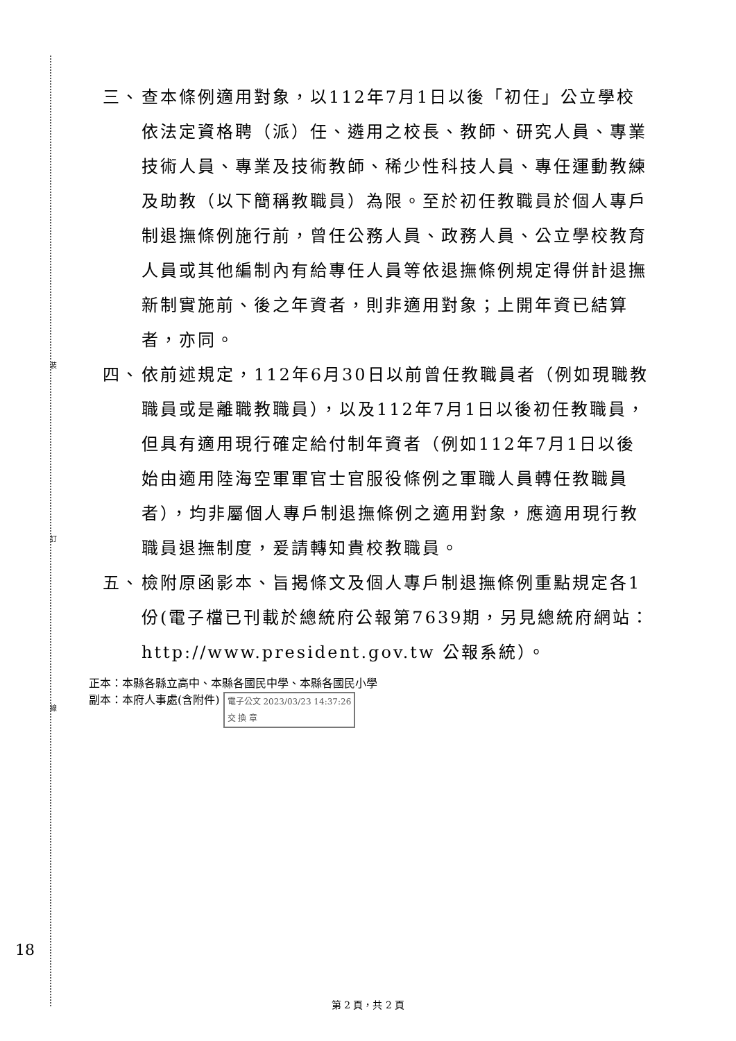裝
訂
線
三、 查本條例適用對象，以112年7月1日以後「初任」公立學校依法定資格聘（派）任、遴用之校長、教師、研究人員、專業技術人員、專業及技術教師、稀少性科技人員、專任運動教練及助教（以下簡稱教職員）為限。至於初任教職員於個人專戶制退撫條例施行前，曾任公務人員、政務人員、公立學校教育人員或其他編制內有給專任人員等依退撫條例規定得併計退撫新制實施前、後之年資者，則非適用對象；上開年資已結算者，亦同。
四、 依前述規定，112年6月30日以前曾任教職員者（例如現職教職員或是離職教職員），以及112年7月1日以後初任教職員，但具有適用現行確定給付制年資者（例如112年7月1日以後始由適用陸海空軍軍官士官服役條例之軍職人員轉任教職員者），均非屬個人專戶制退撫條例之適用對象，應適用現行教職員退撫制度，爰請轉知貴校教職員。
五、 檢附原函影本、旨揭條文及個人專戶制退撫條例重點規定各1份(電子檔已刊載於總統府公報第7639期，另見總統府網站：http://www.president.gov.tw 公報系統）。
正本：本縣各縣立高中、本縣各國民中學、本縣各國民小學
副本：本府人事處(含附件) 電子公文 2023/03/23 14:37:26
交 換 章
18
第 2 頁，共 2 頁